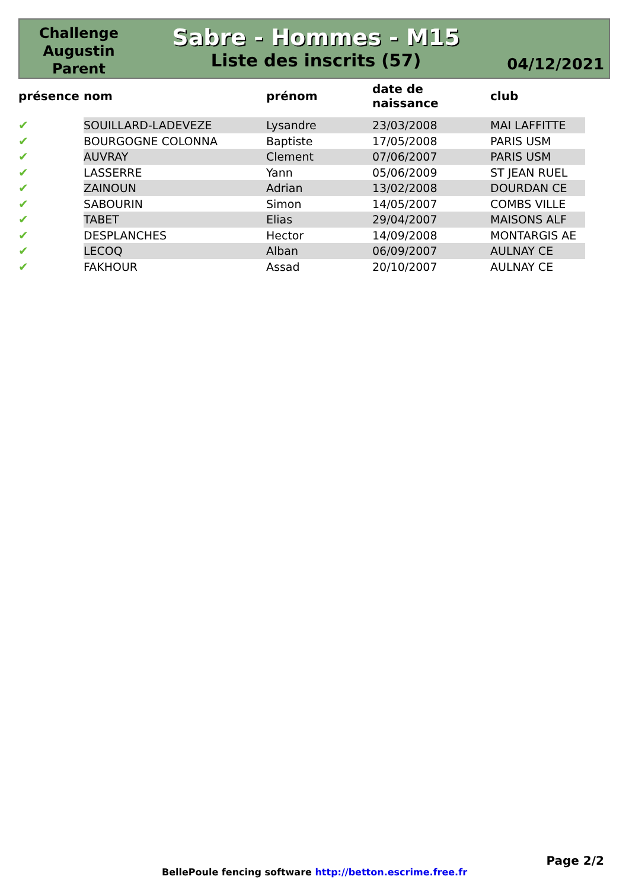Challenge
Augustin
Parent
Sabre - Hommes - M15
Liste des inscrits (57)
04/12/2021
| présence | nom | prénom | date de naissance | club |
| --- | --- | --- | --- | --- |
| ✔ | SOUILLARD-LADEVEZE | Lysandre | 23/03/2008 | MAI LAFFITTE |
| ✔ | BOURGOGNE COLONNA | Baptiste | 17/05/2008 | PARIS USM |
| ✔ | AUVRAY | Clement | 07/06/2007 | PARIS USM |
| ✔ | LASSERRE | Yann | 05/06/2009 | ST JEAN RUEL |
| ✔ | ZAINOUN | Adrian | 13/02/2008 | DOURDAN CE |
| ✔ | SABOURIN | Simon | 14/05/2007 | COMBS VILLE |
| ✔ | TABET | Elias | 29/04/2007 | MAISONS ALF |
| ✔ | DESPLANCHES | Hector | 14/09/2008 | MONTARGIS AE |
| ✔ | LECOQ | Alban | 06/09/2007 | AULNAY CE |
| ✔ | FAKHOUR | Assad | 20/10/2007 | AULNAY CE |
Page 2/2
BellePoule fencing software http://betton.escrime.free.fr